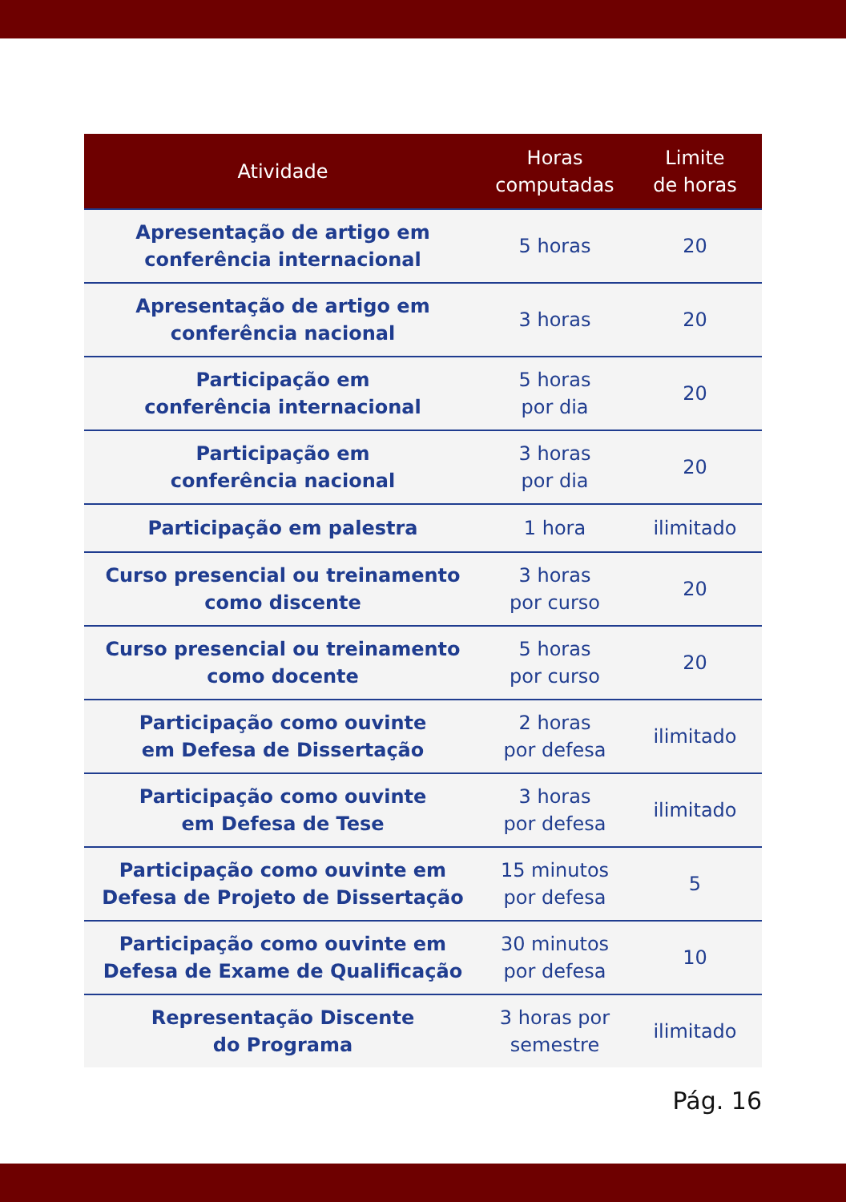| Atividade | Horas computadas | Limite de horas |
| --- | --- | --- |
| Apresentação de artigo em conferência internacional | 5 horas | 20 |
| Apresentação de artigo em conferência nacional | 3 horas | 20 |
| Participação em conferência internacional | 5 horas por dia | 20 |
| Participação em conferência nacional | 3 horas por dia | 20 |
| Participação em palestra | 1 hora | ilimitado |
| Curso presencial ou treinamento como discente | 3 horas por curso | 20 |
| Curso presencial ou treinamento como docente | 5 horas por curso | 20 |
| Participação como ouvinte em Defesa de Dissertação | 2 horas por defesa | ilimitado |
| Participação como ouvinte em Defesa de Tese | 3 horas por defesa | ilimitado |
| Participação como ouvinte em Defesa de Projeto de Dissertação | 15 minutos por defesa | 5 |
| Participação como ouvinte em Defesa de Exame de Qualificação | 30 minutos por defesa | 10 |
| Representação Discente do Programa | 3 horas por semestre | ilimitado |
Pág. 16